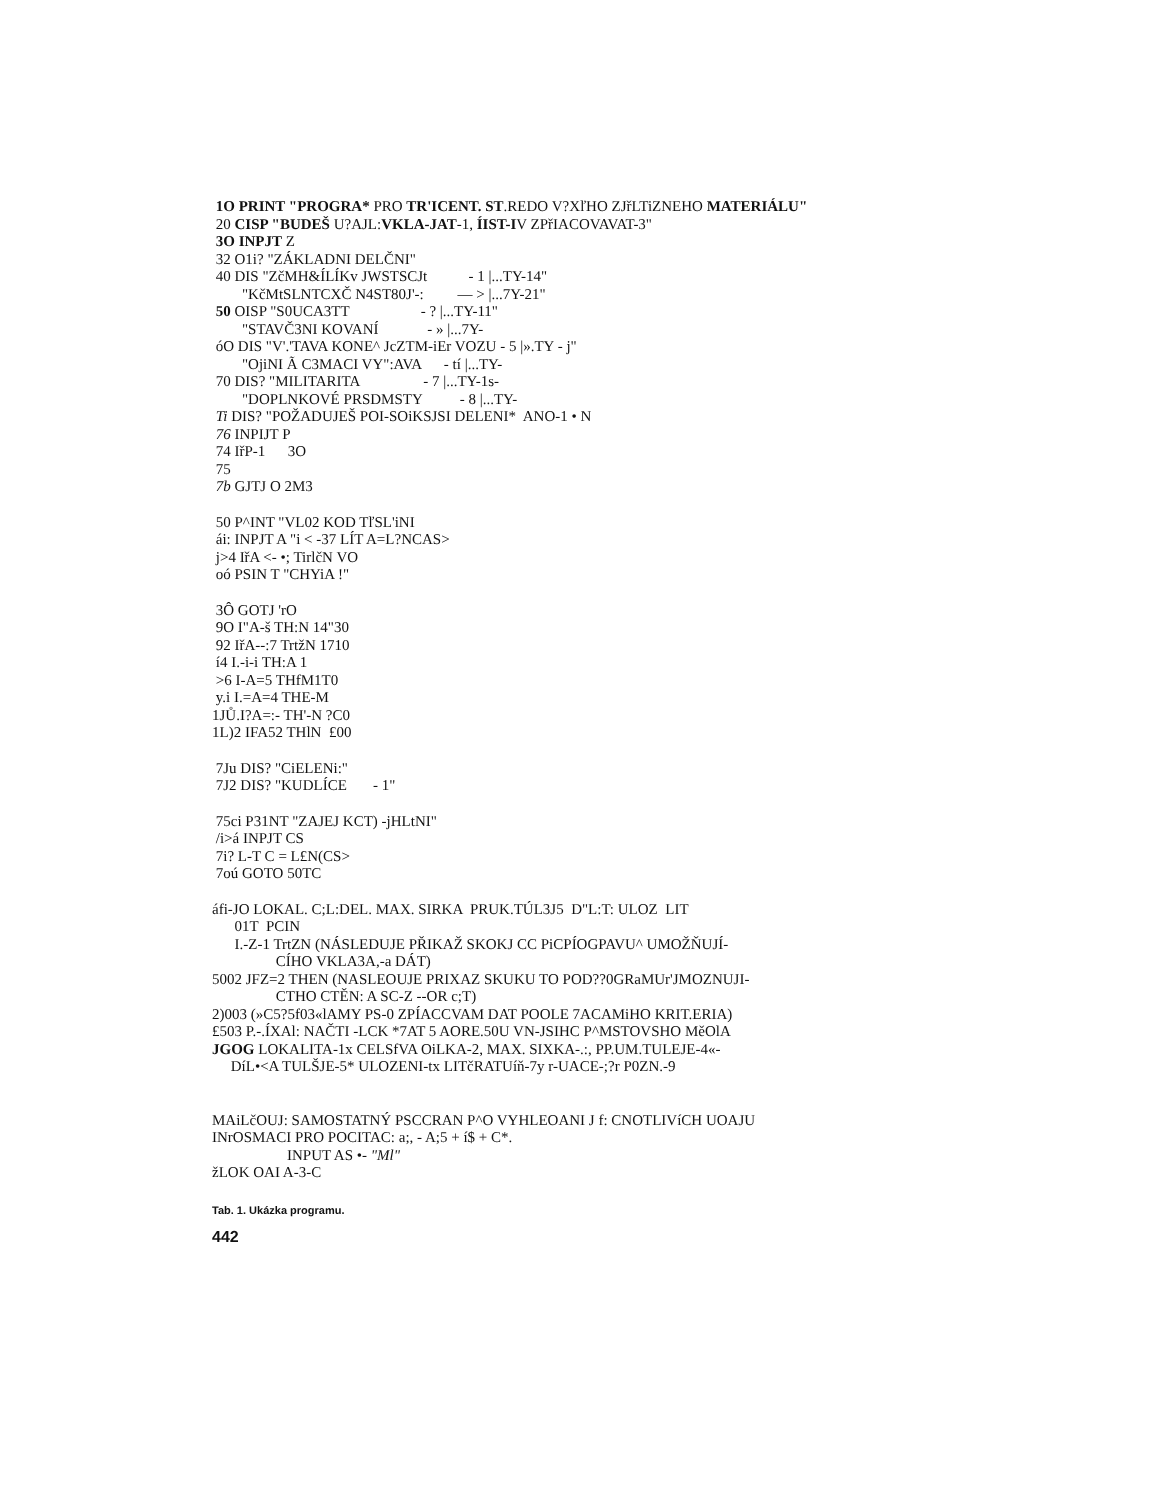1O PRINT "PROGRA* PRO TR'ICENT. ST.REDO V?XľHO ZJřLTiZNEHO MATERIÁLU"
20 CISP "BUDEŠ U?AJL:VKLA-JAT-1, ÍIST-IV ZPřIACOVAVAT-3"
3O INPJT Z
32 O1i? "ZÁKLADNI DELČNI"
40 DIS "ZčMH&ÍLÍKv JWSTSCJt - 1 |...TY-14"
"KčMtSLNTCXČ N4ST80J'-: — > |...7Y-21"
50 OISP "S0UCA3TT - ? |...TY-11"
"STAVČ3NI KOVANÍ - » |...7Y-
óO DIS "V'.'TAVA KONE^ JcZTM-iEr VOZU - 5 |».TY - j"
"OjiNI Ã C3MACI VY":AVA - tí |...TY-
70 DIS? "MILITARITA - 7 |...TY-1s-
"DOPLNKOVÉ PRSDMSTY - 8 |...TY-
Ti DIS? "POŽADUJEŠ POI-SOiKSJSI DELENI* ANO-1 • N
76 INPIJT P
74 IřP-1 3O
75
7b GJTJ O 2M3
50 P^INT "VL02 KOD TľSL'iNI
ái: INPJT A "i < -37 LÍT A=L?NCAS>
j>4 IřA <- •; TirlčN VO
oó PSIN T "CHYiA !"
3Ô GOTJ 'rO
9O I"A-š TH:N 14"30
92 IřA--:7 TrtžN 1710
í4 I.-i-i TH:A 1
>6 I-A=5 THfM1T0
y.i I.=A=4 THE-M
1JŮ.I?A=:- TH'-N ?C0
1L)2 IFA52 THlN £00
7Ju DIS? "CiELENi:"
7J2 DIS? "KUDLÍCE - 1"
75ci P31NT "ZAJEJ KCT) -jHLtNI"
/i>á INPJT CS
7i? L-T C = L£N(CS>
7oú GOTO 50TC
áfi-JO LOKAL. C;L:DEL. MAX. SIRKA PRUK.TÚL3J5 D"L:T: ULOZ LIT
01T PCIN
I.-Z-1 TrtZN (NÁSLEDUJE PŘIKAŽ SKOKJ CC PiCPÍOGPAVU^ UMOŽŇUJÍ-
CÍHO VKLA3A,-a DÁT)
5002 JFZ=2 THEN (NASLEOUJE PRIXAZ SKUKU TO POD??0GRaMUr'JMOZNUJI-
CTHO CTĚN: A SC-Z --OR c;T)
2)003 (»C5?5f03«lAMY PS-0 ZPÍACCVAM DAT POOLE 7ACAMiHO KRIT.ERIA)
£503 P.-.ÍXAl: NAČTI -LCK *7AT 5 AORE.50U VN-JSIHC P^MSTOVSHO MěOlA
JGOG LOKALITA-1x CELSfVA OiLKA-2, MAX. SIXKA-.:, PP.UM.TULEJE-4«-
DíL•<A TULŠJE-5* ULOZENI-tx LITčRATUíň-7y r-UACE-;?r P0ZN.-9
MAiLčOUJ: SAMOSTATNÝ PSCCRAN P^O VYHLEOANI J f: CNOTLIVíCH UOAJU
INrOSMACI PRO POCITAC: a;, - A;5 + í$ + C*.
INPUT AS •- "Ml"
žLOK OAI A-3-C
Tab. 1. Ukázka programu.
442